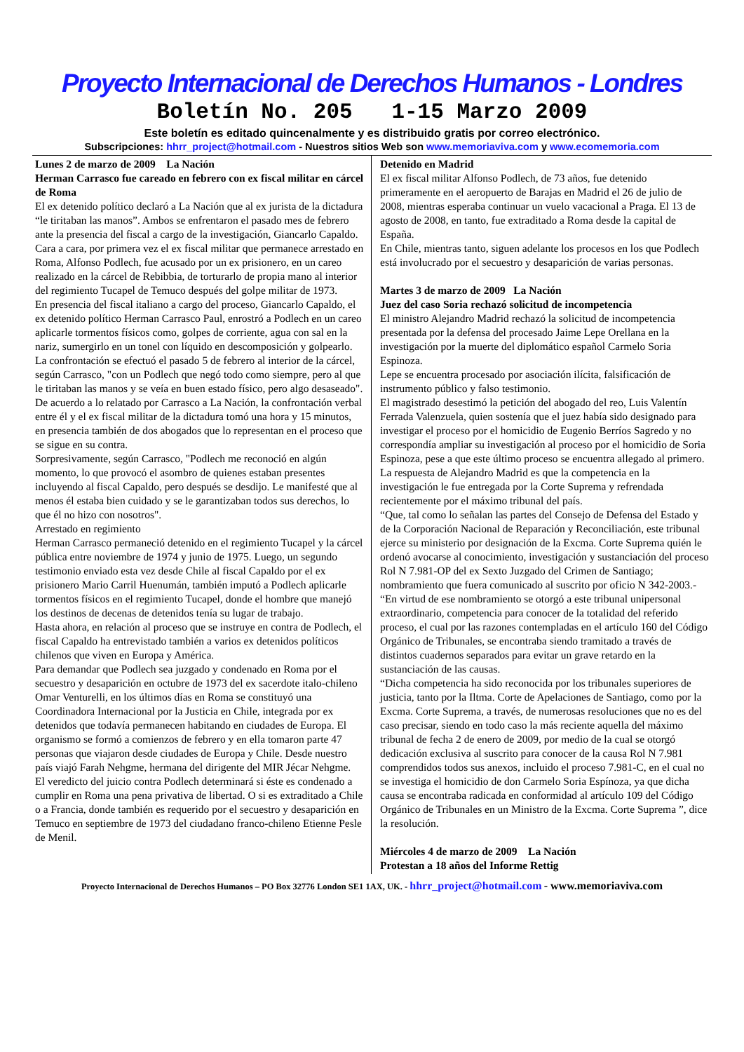Proyecto Internacional de Derechos Humanos - Londres
Boletín No. 205 1-15 Marzo 2009
Este boletín es editado quincenalmente y es distribuido gratis por correo electrónico.
Subscripciones: hhrr_project@hotmail.com - Nuestros sitios Web son www.memoriaviva.com y www.ecomemoria.com
Lunes 2 de marzo de 2009 La Nación
Herman Carrasco fue careado en febrero con ex fiscal militar en cárcel de Roma
El ex detenido político declaró a La Nación que al ex jurista de la dictadura “le tiritaban las manos”. Ambos se enfrentaron el pasado mes de febrero ante la presencia del fiscal a cargo de la investigación, Giancarlo Capaldo.
Cara a cara, por primera vez el ex fiscal militar que permanece arrestado en Roma, Alfonso Podlech, fue acusado por un ex prisionero, en un careo realizado en la cárcel de Rebibbia, de torturarlo de propia mano al interior del regimiento Tucapel de Temuco después del golpe militar de 1973.
En presencia del fiscal italiano a cargo del proceso, Giancarlo Capaldo, el ex detenido político Herman Carrasco Paul, enrostró a Podlech en un careo aplicarle tormentos físicos como, golpes de corriente, agua con sal en la nariz, sumergirlo en un tonel con líquido en descomposición y golpearlo.
La confrontación se efectuó el pasado 5 de febrero al interior de la cárcel, según Carrasco, "con un Podlech que negó todo como siempre, pero al que le tiritaban las manos y se veía en buen estado físico, pero algo desaseado".
De acuerdo a lo relatado por Carrasco a La Nación, la confrontación verbal entre él y el ex fiscal militar de la dictadura tomó una hora y 15 minutos, en presencia también de dos abogados que lo representan en el proceso que se sigue en su contra.
Sorpresivamente, según Carrasco, "Podlech me reconoció en algún momento, lo que provocó el asombro de quienes estaban presentes incluyendo al fiscal Capaldo, pero después se desdijo. Le manifesté que al menos él estaba bien cuidado y se le garantizaban todos sus derechos, lo que él no hizo con nosotros".
Arrestado en regimiento
Herman Carrasco permaneció detenido en el regimiento Tucapel y la cárcel pública entre noviembre de 1974 y junio de 1975. Luego, un segundo testimonio enviado esta vez desde Chile al fiscal Capaldo por el ex prisionero Mario Carril Huenumán, también imputó a Podlech aplicarle tormentos físicos en el regimiento Tucapel, donde el hombre que manejó los destinos de decenas de detenidos tenía su lugar de trabajo.
Hasta ahora, en relación al proceso que se instruye en contra de Podlech, el fiscal Capaldo ha entrevistado también a varios ex detenidos políticos chilenos que viven en Europa y América.
Para demandar que Podlech sea juzgado y condenado en Roma por el secuestro y desaparición en octubre de 1973 del ex sacerdote italo-chileno Omar Venturelli, en los últimos días en Roma se constituyó una Coordinadora Internacional por la Justicia en Chile, integrada por ex detenidos que todavía permanecen habitando en ciudades de Europa. El organismo se formó a comienzos de febrero y en ella tomaron parte 47 personas que viajaron desde ciudades de Europa y Chile. Desde nuestro país viajó Farah Nehgme, hermana del dirigente del MIR Jécar Nehgme.
El veredicto del juicio contra Podlech determinará si éste es condenado a cumplir en Roma una pena privativa de libertad. O si es extraditado a Chile o a Francia, donde también es requerido por el secuestro y desaparición en Temuco en septiembre de 1973 del ciudadano franco-chileno Etienne Pesle de Menil.
Detenido en Madrid
El ex fiscal militar Alfonso Podlech, de 73 años, fue detenido primeramente en el aeropuerto de Barajas en Madrid el 26 de julio de 2008, mientras esperaba continuar un vuelo vacacional a Praga. El 13 de agosto de 2008, en tanto, fue extraditado a Roma desde la capital de España.
En Chile, mientras tanto, siguen adelante los procesos en los que Podlech está involucrado por el secuestro y desaparición de varias personas.
Martes 3 de marzo de 2009 La Nación
Juez del caso Soria rechazó solicitud de incompetencia
El ministro Alejandro Madrid rechazó la solicitud de incompetencia presentada por la defensa del procesado Jaime Lepe Orellana en la investigación por la muerte del diplomático español Carmelo Soria Espinoza.
Lepe se encuentra procesado por asociación ilícita, falsificación de instrumento público y falso testimonio.
El magistrado desestimó la petición del abogado del reo, Luis Valentín Ferrada Valenzuela, quien sostenía que el juez había sido designado para investigar el proceso por el homicidio de Eugenio Berríos Sagredo y no correspondía ampliar su investigación al proceso por el homicidio de Soria Espinoza, pese a que este último proceso se encuentra allegado al primero.
La respuesta de Alejandro Madrid es que la competencia en la investigación le fue entregada por la Corte Suprema y refrendada recientemente por el máximo tribunal del país.
“Que, tal como lo señalan las partes del Consejo de Defensa del Estado y de la Corporación Nacional de Reparación y Reconciliación, este tribunal ejerce su ministerio por designación de la Excma. Corte Suprema quién le ordenó avocarse al conocimiento, investigación y sustanciación del proceso Rol N 7.981-OP del ex Sexto Juzgado del Crimen de Santiago; nombramiento que fuera comunicado al suscrito por oficio N 342-2003.-
“En virtud de ese nombramiento se otorgó a este tribunal unipersonal extraordinario, competencia para conocer de la totalidad del referido proceso, el cual por las razones contempladas en el artículo 160 del Código Orgánico de Tribunales, se encontraba siendo tramitado a través de distintos cuadernos separados para evitar un grave retardo en la sustanciación de las causas.
“Dicha competencia ha sido reconocida por los tribunales superiores de justicia, tanto por la Iltma. Corte de Apelaciones de Santiago, como por la Excma. Corte Suprema, a través, de numerosas resoluciones que no es del caso precisar, siendo en todo caso la más reciente aquella del máximo tribunal de fecha 2 de enero de 2009, por medio de la cual se otorgó dedicación exclusiva al suscrito para conocer de la causa Rol N 7.981 comprendidos todos sus anexos, incluido el proceso 7.981-C, en el cual no se investiga el homicidio de don Carmelo Soria Espínoza, ya que dicha causa se encontraba radicada en conformidad al artículo 109 del Código Orgánico de Tribunales en un Ministro de la Excma. Corte Suprema ”, dice la resolución.
Miércoles 4 de marzo de 2009 La Nación
Protestan a 18 años del Informe Rettig
Proyecto Internacional de Derechos Humanos – PO Box 32776 London SE1 1AX, UK. - hhrr_project@hotmail.com - www.memoriaviva.com